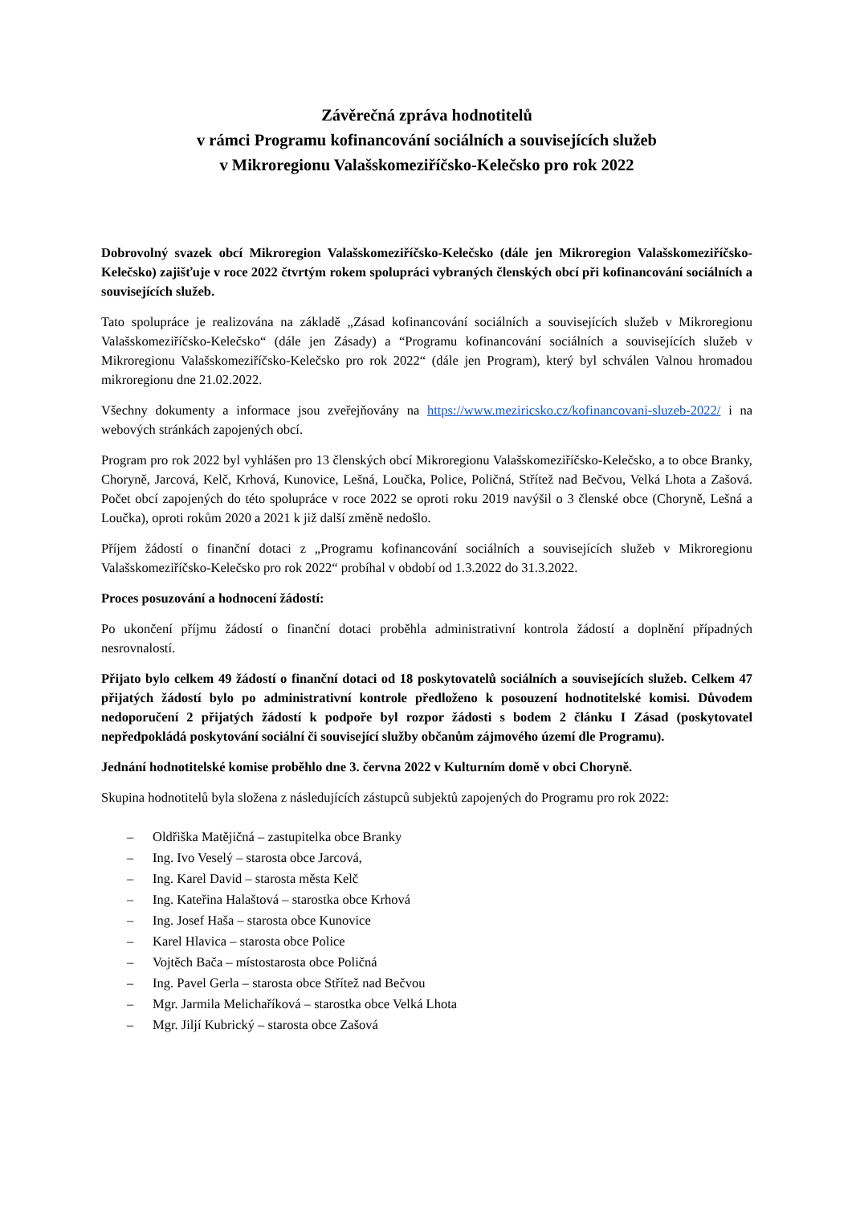Závěrečná zpráva hodnotitelů
v rámci Programu kofinancování sociálních a souvisejících služeb
v Mikroregionu Valašskomeziříčsko-Kelečsko pro rok 2022
Dobrovolný svazek obcí Mikroregion Valašskomeziříčsko-Kelečsko (dále jen Mikroregion Valašskomeziříčsko-Kelečsko) zajišťuje v roce 2022 čtvrtým rokem spolupráci vybraných členských obcí při kofinancování sociálních a souvisejících služeb.
Tato spolupráce je realizována na základě „Zásad kofinancování sociálních a souvisejících služeb v Mikroregionu Valašskomeziříčsko-Kelečsko“ (dále jen Zásady) a “Programu kofinancování sociálních a souvisejících služeb v Mikroregionu Valašskomeziříčsko-Kelečsko pro rok 2022“ (dále jen Program), který byl schválen Valnou hromadou mikroregionu dne 21.02.2022.
Všechny dokumenty a informace jsou zveřejňovány na https://www.meziricsko.cz/kofinancovani-sluzeb-2022/ i na webových stránkách zapojených obcí.
Program pro rok 2022 byl vyhlášen pro 13 členských obcí Mikroregionu Valašskomeziříčsko-Kelečsko, a to obce Branky, Choryně, Jarcová, Kelč, Krhová, Kunovice, Lešná, Loučka, Police, Poličná, Střítež nad Bečvou, Velká Lhota a Zašová. Počet obcí zapojených do této spolupráce v roce 2022 se oproti roku 2019 navýšil o 3 členské obce (Choryně, Lešná a Loučka), oproti rokům 2020 a 2021 k již další změně nedošlo.
Příjem žádostí o finanční dotaci z „Programu kofinancování sociálních a souvisejících služeb v Mikroregionu Valašskomeziříčsko-Kelečsko pro rok 2022“ probíhal v období od 1.3.2022 do 31.3.2022.
Proces posuzování a hodnocení žádostí:
Po ukončení příjmu žádostí o finanční dotaci proběhla administrativní kontrola žádostí a doplnění případných nesrovnalostí.
Přijato bylo celkem 49 žádostí o finanční dotaci od 18 poskytovatelů sociálních a souvisejících služeb. Celkem 47 přijatých žádostí bylo po administrativní kontrole předloženo k posouzení hodnotitelské komisi. Důvodem nedoporučení 2 přijatých žádostí k podpoře byl rozpor žádosti s bodem 2 článku I Zásad (poskytovatel nepředpokládá poskytování sociální či související služby občanům zájmového území dle Programu).
Jednání hodnotitelské komise proběhlo dne 3. června 2022 v Kulturním domě v obci Choryně.
Skupina hodnotitelů byla složena z následujících zástupců subjektů zapojených do Programu pro rok 2022:
– Oldřiška Matějičná – zastupitelka obce Branky
– Ing. Ivo Veselý – starosta obce Jarcová,
– Ing. Karel David – starosta města Kelč
– Ing. Kateřina Halaštová – starostka obce Krhová
– Ing. Josef Haša – starosta obce Kunovice
– Karel Hlavica – starosta obce Police
– Vojtěch Bača – místostarosta obce Poličná
– Ing. Pavel Gerla – starosta obce Střítež nad Bečvou
– Mgr. Jarmila Melichaříková – starostka obce Velká Lhota
– Mgr. Jiljí Kubrický – starosta obce Zašová